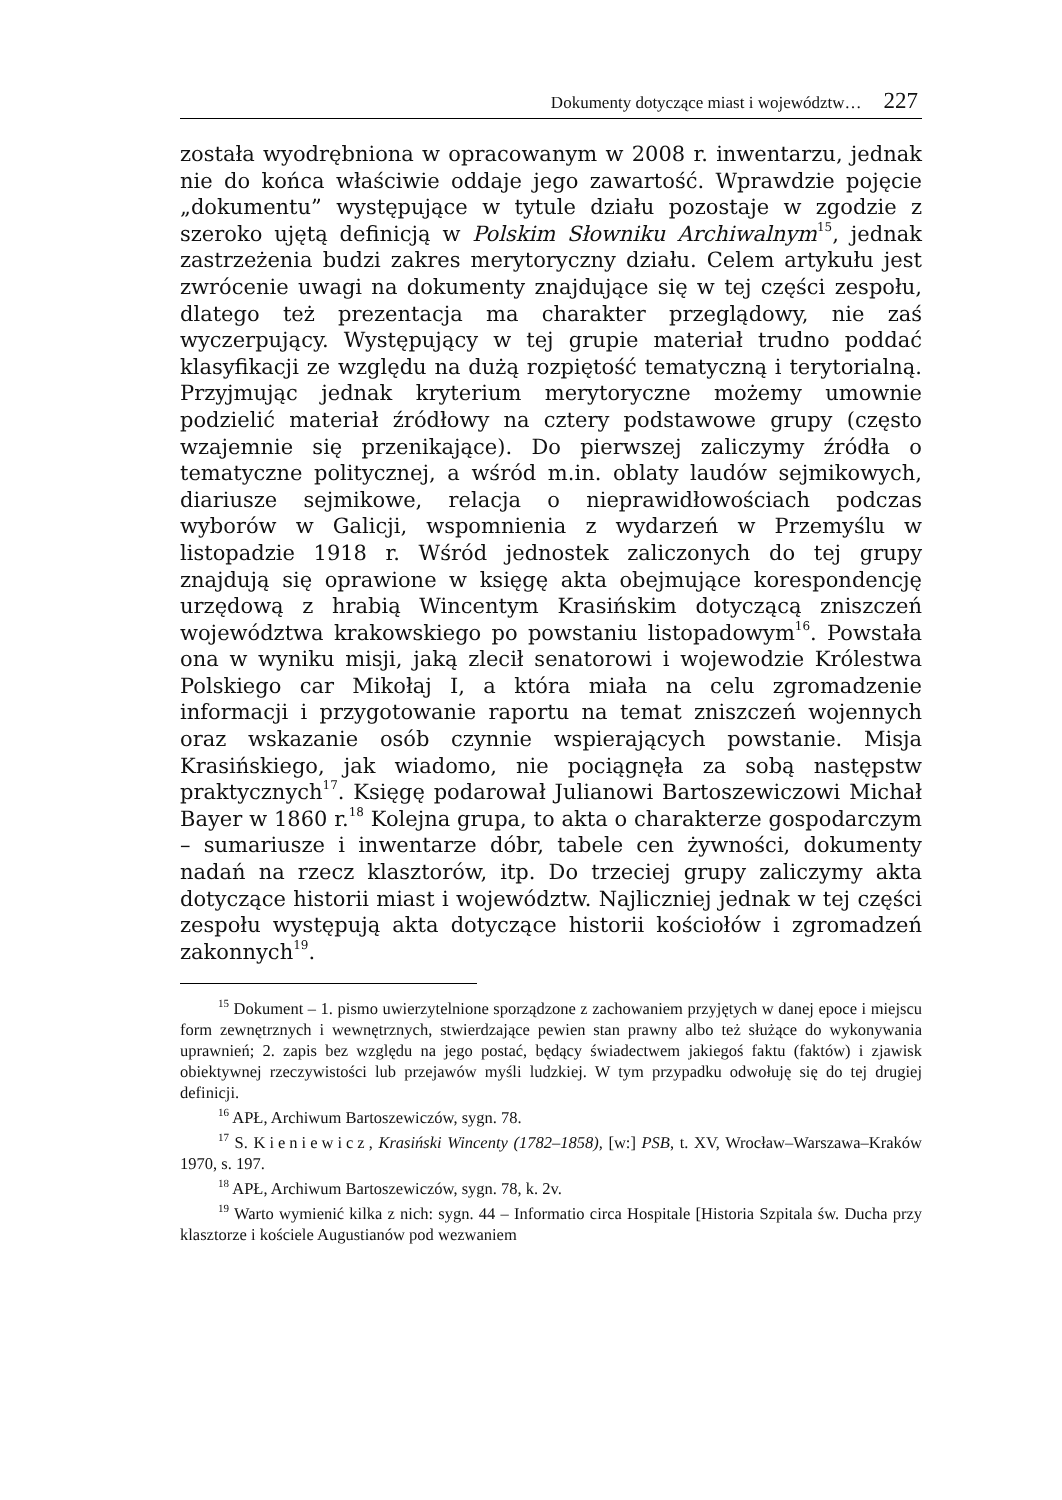Dokumenty dotyczące miast i województw… 227
została wyodrębniona w opracowanym w 2008 r. inwentarzu, jednak nie do końca właściwie oddaje jego zawartość. Wprawdzie pojęcie „dokumentu” występujące w tytule działu pozostaje w zgodzie z szeroko ujętą definicją w Polskim Słowniku Archiwalnym<sup>15</sup>, jednak zastrzeżenia budzi zakres merytoryczny działu. Celem artykułu jest zwrócenie uwagi na dokumenty znajdujące się w tej części zespołu, dlatego też prezentacja ma charakter przeglądowy, nie zaś wyczerpujący. Występujący w tej grupie materiał trudno poddać klasyfikacji ze względu na dużą rozpiętość tematyczną i terytorialną. Przyjmując jednak kryterium merytoryczne możemy umownie podzielić materiał źródłowy na cztery podstawowe grupy (często wzajemnie się przenikające). Do pierwszej zaliczymy źródła o tematyczne politycznej, a wśród m.in. oblaty laudów sejmikowych, diariusze sejmikowe, relacja o nieprawidłowościach podczas wyborów w Galicji, wspomnienia z wydarzeń w Przemyślu w listopadzie 1918 r. Wśród jednostek zaliczonych do tej grupy znajdują się oprawione w księgę akta obejmujące korespondencję urzędową z hrabią Wincentym Krasińskim dotyczącą zniszczeń województwa krakowskiego po powstaniu listopadowym<sup>16</sup>. Powstała ona w wyniku misji, jaką zlecił senatorowi i wojewodzie Królestwa Polskiego car Mikołaj I, a która miała na celu zgromadzenie informacji i przygotowanie raportu na temat zniszczeń wojennych oraz wskazanie osób czynnie wspierających powstanie. Misja Krasińskiego, jak wiadomo, nie pociągnęła za sobą następstw praktycznych<sup>17</sup>. Księgę podarował Julianowi Bartoszewiczowi Michał Bayer w 1860 r.<sup>18</sup> Kolejna grupa, to akta o charakterze gospodarczym – sumariusze i inwentarze dóbr, tabele cen żywności, dokumenty nadań na rzecz klasztorów, itp. Do trzeciej grupy zaliczymy akta dotyczące historii miast i województw. Najliczniej jednak w tej części zespołu występują akta dotyczące historii kościołów i zgromadzeń zakonnych<sup>19</sup>.
<sup>15</sup> Dokument – 1. pismo uwierzytelnione sporządzone z zachowaniem przyjętych w danej epoce i miejscu form zewnętrznych i wewnętrznych, stwierdzające pewien stan prawny albo też służące do wykonywania uprawnień; 2. zapis bez względu na jego postać, będący świadectwem jakiegoś faktu (faktów) i zjawisk obiektywnej rzeczywistości lub przejawów myśli ludzkiej. W tym przypadku odwołuję się do tej drugiej definicji.
<sup>16</sup> APŁ, Archiwum Bartoszewiczów, sygn. 78.
<sup>17</sup> S. Kieniewicz, Krasiński Wincenty (1782–1858), [w:] PSB, t. XV, Wrocław–Warszawa–Kraków 1970, s. 197.
<sup>18</sup> APŁ, Archiwum Bartoszewiczów, sygn. 78, k. 2v.
<sup>19</sup> Warto wymienić kilka z nich: sygn. 44 – Informatio circa Hospitale [Historia Szpitala św. Ducha przy klasztorze i kościele Augustianów pod wezwaniem